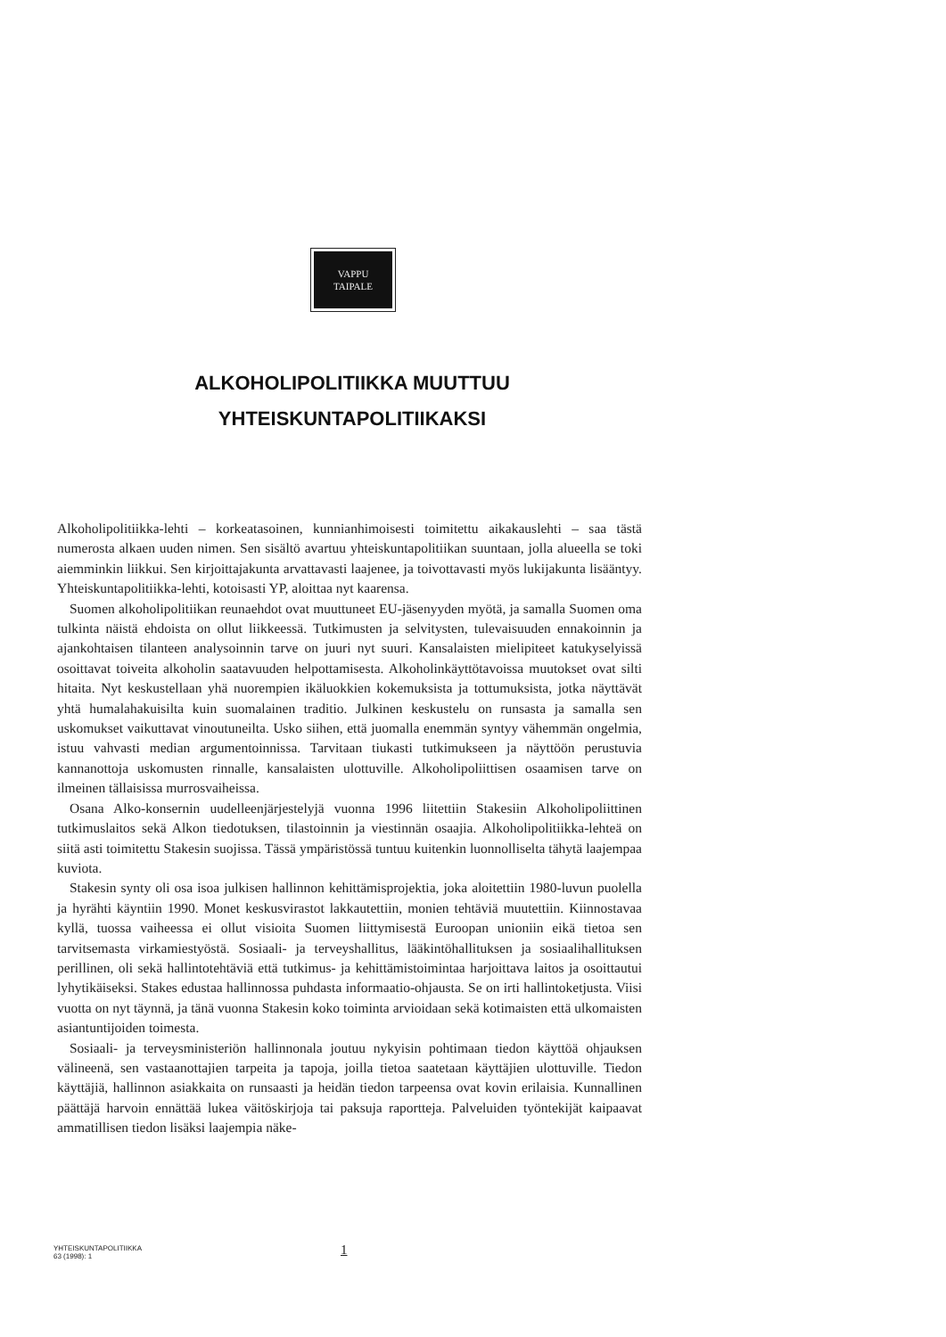VAPPU
TAIPALE
ALKOHOLIPOLITIIKKA MUUTTUU
YHTEISKUNTAPOLITIIKAKSI
Alkoholipolitiikka-lehti – korkeatasoinen, kunnianhimoisesti toimitettu aikakauslehti – saa tästä numerosta alkaen uuden nimen. Sen sisältö avartuu yhteiskuntapolitiikan suuntaan, jolla alueella se toki aiemminkin liikkui. Sen kirjoittajakunta arvattavasti laajenee, ja toivottavasti myös lukijakunta lisääntyy. Yhteiskuntapolitiikka-lehti, kotoisasti YP, aloittaa nyt kaarensa.
Suomen alkoholipolitiikan reunaehdot ovat muuttuneet EU-jäsenyyden myötä, ja samalla Suomen oma tulkinta näistä ehdoista on ollut liikkeessä. Tutkimusten ja selvitysten, tulevaisuuden ennakoinnin ja ajankohtaisen tilanteen analysoinnin tarve on juuri nyt suuri. Kansalaisten mielipiteet katukyselyissä osoittavat toiveita alkoholin saatavuuden helpottamisesta. Alkoholinkäyttötavoissa muutokset ovat silti hitaita. Nyt keskustellaan yhä nuorempien ikäluokkien kokemuksista ja tottumuksista, jotka näyttävät yhtä humalahakuisilta kuin suomalainen traditio. Julkinen keskustelu on runsasta ja samalla sen uskomukset vaikuttavat vinoutuneilta. Usko siihen, että juomalla enemmän syntyy vähemmän ongelmia, istuu vahvasti median argumentoinnissa. Tarvitaan tiukasti tutkimukseen ja näyttöön perustuvia kannanottoja uskomusten rinnalle, kansalaisten ulottuville. Alkoholipoliittisen osaamisen tarve on ilmeinen tällaisissa murrosvaiheissa.
Osana Alko-konsernin uudelleenjärjestelyjä vuonna 1996 liitettiin Stakesiin Alkoholipoliittinen tutkimuslaitos sekä Alkon tiedotuksen, tilastoinnin ja viestinnän osaajia. Alkoholipolitiikka-lehteä on siitä asti toimitettu Stakesin suojissa. Tässä ympäristössä tuntuu kuitenkin luonnolliselta tähytä laajempaa kuviota.
Stakesin synty oli osa isoa julkisen hallinnon kehittämisprojektia, joka aloitettiin 1980-luvun puolella ja hyrähti käyntiin 1990. Monet keskusvirastot lakkautettiin, monien tehtäviä muutettiin. Kiinnostavaa kyllä, tuossa vaiheessa ei ollut visioita Suomen liittymisestä Euroopan unioniin eikä tietoa sen tarvitsemasta virkamiestyöstä. Sosiaali- ja terveyshallitus, lääkintöhallituksen ja sosiaalihallituksen perillinen, oli sekä hallintotehtäviä että tutkimus- ja kehittämistoimintaa harjoittava laitos ja osoittautui lyhytikäiseksi. Stakes edustaa hallinnossa puhdasta informaatio-ohjausta. Se on irti hallintoketjusta. Viisi vuotta on nyt täynnä, ja tänä vuonna Stakesin koko toiminta arvioidaan sekä kotimaisten että ulkomaisten asiantuntijoiden toimesta.
Sosiaali- ja terveysministeriön hallinnonala joutuu nykyisin pohtimaan tiedon käyttöä ohjauksen välineenä, sen vastaanottajien tarpeita ja tapoja, joilla tietoa saatetaan käyttäjien ulottuville. Tiedon käyttäjiä, hallinnon asiakkaita on runsaasti ja heidän tiedon tarpeensa ovat kovin erilaisia. Kunnallinen päättäjä harvoin ennättää lukea väitöskirjoja tai paksuja raportteja. Palveluiden työntekijät kaipaavat ammatillisen tiedon lisäksi laajempia näke-
YHTEISKUNTAPOLITIIKKA
63 (1998): 1
1